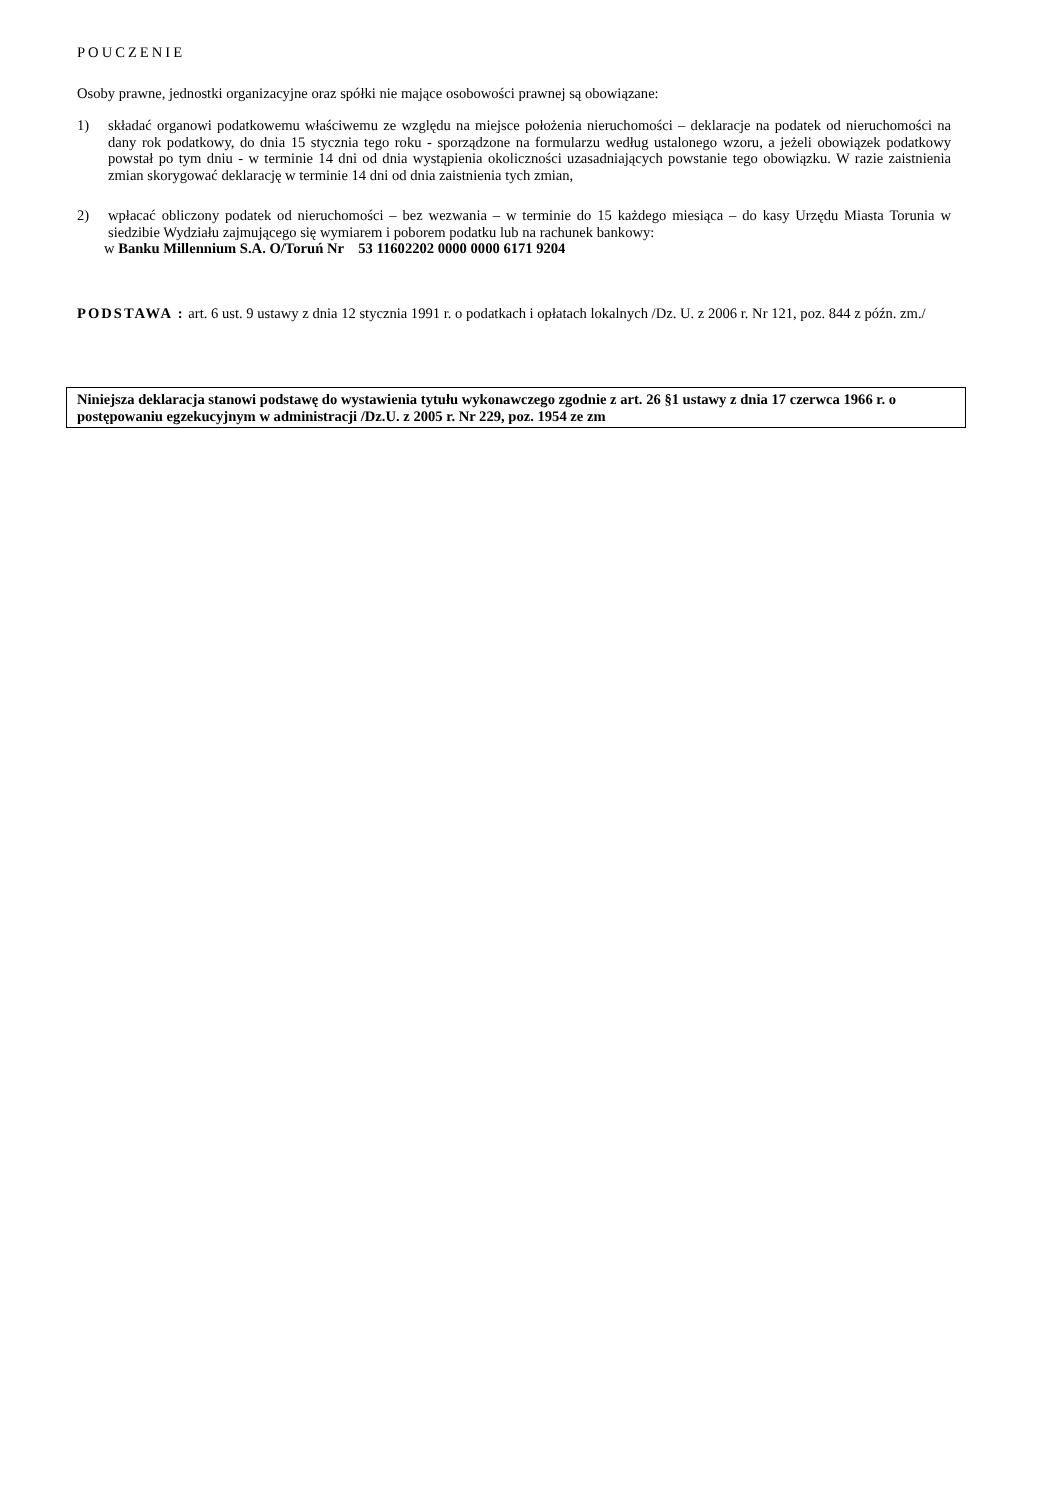POUCZENIE
Osoby prawne, jednostki organizacyjne oraz spółki nie mające osobowości prawnej są obowiązane:
1) składać organowi podatkowemu właściwemu ze względu na miejsce położenia nieruchomości – deklaracje na podatek od nieruchomości na dany rok podatkowy, do dnia 15 stycznia tego roku - sporządzone na formularzu według ustalonego wzoru, a jeżeli obowiązek podatkowy powstał po tym dniu - w terminie 14 dni od dnia wystąpienia okoliczności uzasadniających powstanie tego obowiązku. W razie zaistnienia zmian skorygować deklarację w terminie 14 dni od dnia zaistnienia tych zmian,
2) wpłacać obliczony podatek od nieruchomości – bez wezwania – w terminie do 15 każdego miesiąca – do kasy Urzędu Miasta Torunia w siedzibie Wydziału zajmującego się wymiarem i poborem podatku lub na rachunek bankowy:
w Banku Millennium S.A. O/Toruń Nr 53 11602202 0000 0000 6171 9204
PODSTAWA : art. 6 ust. 9 ustawy z dnia 12 stycznia 1991 r. o podatkach i opłatach lokalnych /Dz. U. z 2006 r. Nr 121, poz. 844 z późn. zm./
Niniejsza deklaracja stanowi podstawę do wystawienia tytułu wykonawczego zgodnie z art. 26 §1 ustawy z dnia 17 czerwca 1966 r. o postępowaniu egzekucyjnym w administracji /Dz.U. z 2005 r. Nr 229, poz. 1954 ze zm